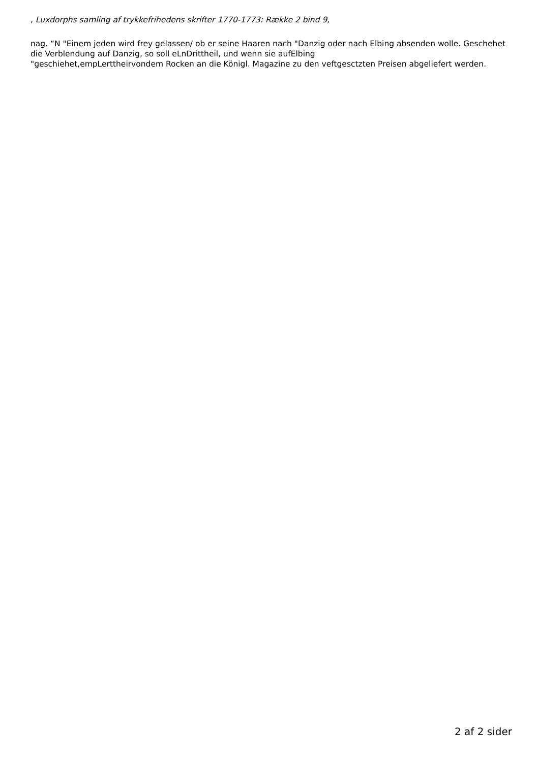, Luxdorphs samling af trykkefrihedens skrifter 1770-1773: Række 2 bind 9,
nag. “N "Einem jeden wird frey gelassen/ ob er seine Haaren nach "Danzig oder nach Elbing absenden wolle. Geschehet die Verblendung auf Danzig, so soll eLnDrittheil, und wenn sie aufElbing
"geschiehet,empLerttheirvondem Rocken an die Königl. Magazine zu den veftgesctzten Preisen abgeliefert werden.
2 af 2 sider